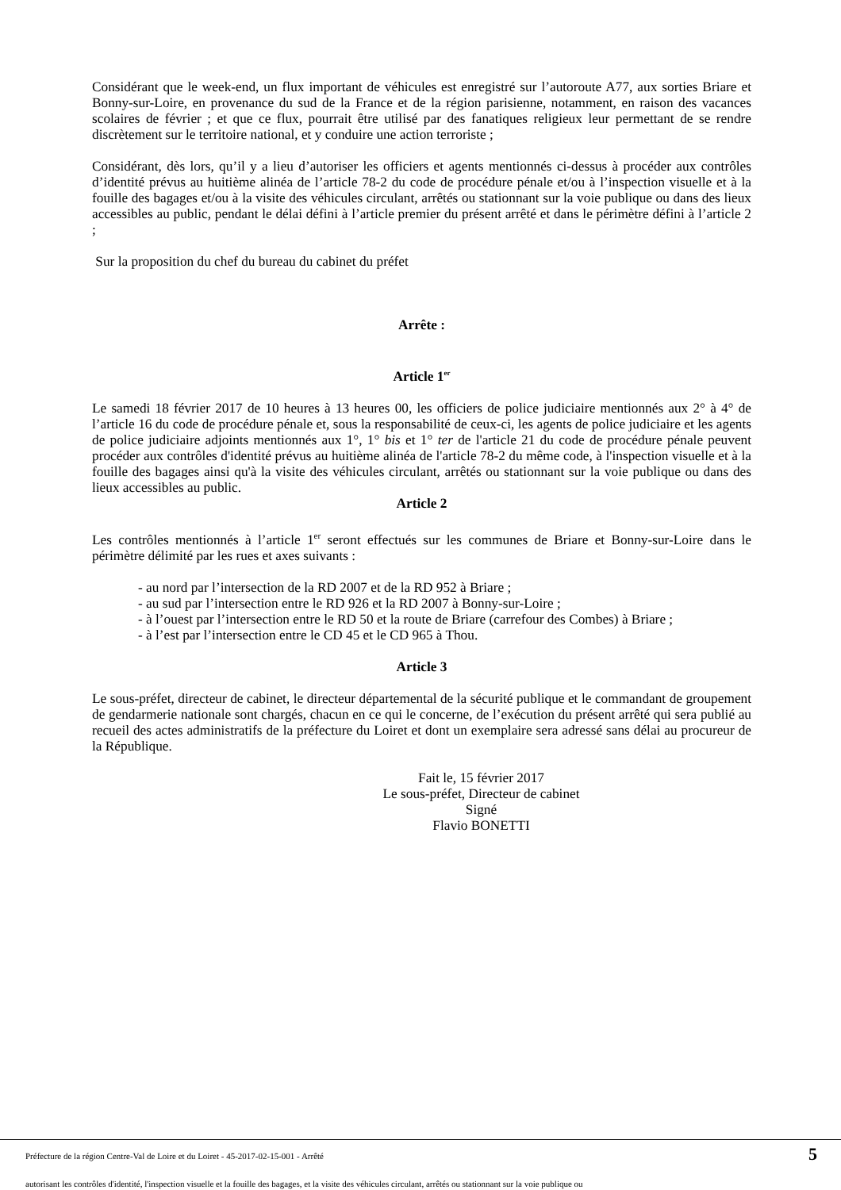Considérant que le week-end, un flux important de véhicules est enregistré sur l’autoroute A77, aux sorties Briare et Bonny-sur-Loire, en provenance du sud de la France et de la région parisienne, notamment, en raison des vacances scolaires de février ; et que ce flux, pourrait être utilisé par des fanatiques religieux leur permettant de se rendre discrètement sur le territoire national, et y conduire une action terroriste ;
Considérant, dès lors, qu’il y a lieu d’autoriser les officiers et agents mentionnés ci-dessus à procéder aux contrôles d’identité prévus au huitième alinéa de l’article 78-2 du code de procédure pénale et/ou à l’inspection visuelle et à la fouille des bagages et/ou à la visite des véhicules circulant, arrêtés ou stationnant sur la voie publique ou dans des lieux accessibles au public, pendant le délai défini à l’article premier du présent arrêté et dans le périmètre défini à l’article 2 ;
Sur la proposition du chef du bureau du cabinet du préfet
Arrête :
Article 1<sup>er</sup>
Le samedi 18 février 2017 de 10 heures à 13 heures 00, les officiers de police judiciaire mentionnés aux 2° à 4° de l’article 16 du code de procédure pénale et, sous la responsabilité de ceux-ci, les agents de police judiciaire et les agents de police judiciaire adjoints mentionnés aux 1°, 1° bis et 1° ter de l'article 21 du code de procédure pénale peuvent procéder aux contrôles d'identité prévus au huitième alinéa de l'article 78-2 du même code, à l'inspection visuelle et à la fouille des bagages ainsi qu'à la visite des véhicules circulant, arrêtés ou stationnant sur la voie publique ou dans des lieux accessibles au public.
Article 2
Les contrôles mentionnés à l’article 1<sup>er</sup> seront effectués sur les communes de Briare et Bonny-sur-Loire dans le périmètre délimité par les rues et axes suivants :
- au nord par l’intersection de la RD 2007 et de la RD 952 à Briare ;
- au sud par l’intersection entre le RD 926 et la RD 2007 à Bonny-sur-Loire ;
- à l’ouest par l’intersection entre le RD 50 et la route de Briare (carrefour des Combes) à Briare ;
- à l’est par l’intersection entre le CD 45 et le CD 965 à Thou.
Article 3
Le sous-préfet, directeur de cabinet, le directeur départemental de la sécurité publique et le commandant de groupement de gendarmerie nationale sont chargés, chacun en ce qui le concerne, de l’exécution du présent arrêté qui sera publié au recueil des actes administratifs de la préfecture du Loiret et dont un exemplaire sera adressé sans délai au procureur de la République.
Fait le, 15 février 2017
Le sous-préfet, Directeur de cabinet
Signé
Flavio BONETTI
Préfecture de la région Centre-Val de Loire et du Loiret - 45-2017-02-15-001 - Arrêté
5
autorisant les contrôles d'identité, l'inspection visuelle et la fouille des bagages, et la visite des véhicules circulant, arrêtés ou stationnant sur la voie publique ou